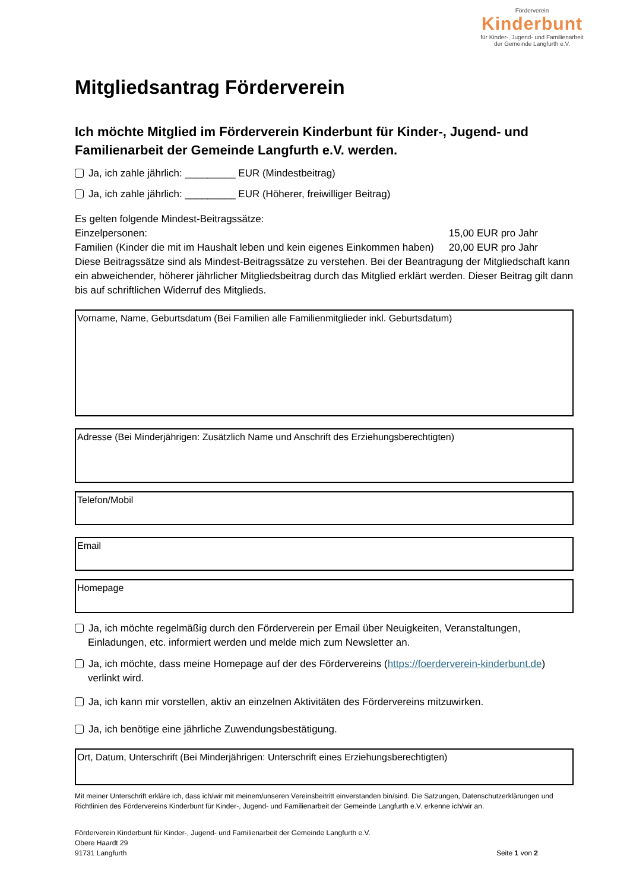Förderverein
Kinderbunt
für Kinder-, Jugend- und Familienarbeit
der Gemeinde Langfurth e.V.
Mitgliedsantrag Förderverein
Ich möchte Mitglied im Förderverein Kinderbunt für Kinder-, Jugend- und Familienarbeit der Gemeinde Langfurth e.V. werden.
Ja, ich zahle jährlich: _________ EUR (Mindestbeitrag)
Ja, ich zahle jährlich: _________ EUR (Höherer, freiwilliger Beitrag)
Es gelten folgende Mindest-Beitragssätze:
Einzelpersonen: 15,00 EUR pro Jahr
Familien (Kinder die mit im Haushalt leben und kein eigenes Einkommen haben)
20,00 EUR pro Jahr
Diese Beitragssätze sind als Mindest-Beitragssätze zu verstehen. Bei der Beantragung der Mitgliedschaft kann ein abweichender, höherer jährlicher Mitgliedsbeitrag durch das Mitglied erklärt werden. Dieser Beitrag gilt dann bis auf schriftlichen Widerruf des Mitglieds.
Vorname, Name, Geburtsdatum (Bei Familien alle Familienmitglieder inkl. Geburtsdatum)
Adresse (Bei Minderjährigen: Zusätzlich Name und Anschrift des Erziehungsberechtigten)
Telefon/Mobil
Email
Homepage
Ja, ich möchte regelmäßig durch den Förderverein per Email über Neuigkeiten, Veranstaltungen, Einladungen, etc. informiert werden und melde mich zum Newsletter an.
Ja, ich möchte, dass meine Homepage auf der des Fördervereins (https://foerderverein-kinderbunt.de) verlinkt wird.
Ja, ich kann mir vorstellen, aktiv an einzelnen Aktivitäten des Fördervereins mitzuwirken.
Ja, ich benötige eine jährliche Zuwendungsbestätigung.
Ort, Datum, Unterschrift (Bei Minderjährigen: Unterschrift eines Erziehungsberechtigten)
Mit meiner Unterschrift erkläre ich, dass ich/wir mit meinem/unseren Vereinsbeitritt einverstanden bin/sind. Die Satzungen, Datenschutzerklärungen und Richtlinien des Fördervereins Kinderbunt für Kinder-, Jugend- und Familienarbeit der Gemeinde Langfurth e.V. erkenne ich/wir an.
Förderverein Kinderbunt für Kinder-, Jugend- und Familienarbeit der Gemeinde Langfurth e.V.
Obere Haardt 29
91731 Langfurth
Seite 1 von 2